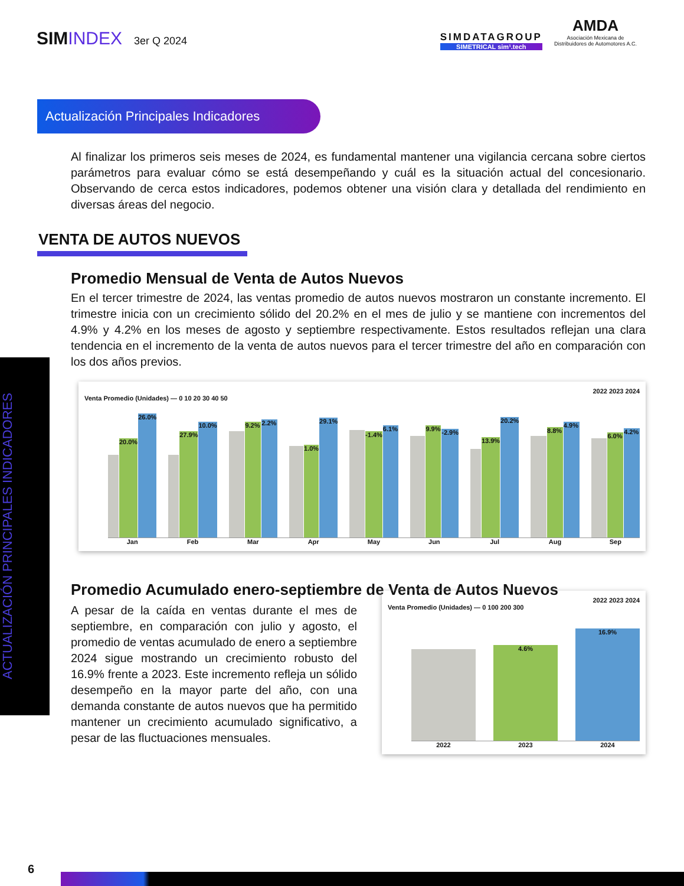ACTUALIZACIÓN PRINCIPALES INDICADORES
SIMINDEX 3er Q 2024
SIMDATAGROUP
SIMETRICAL sim¹.tech
AMDA
Asociación Mexicana de
Distribuidores de Automotores A.C.
Actualización Principales Indicadores
Al finalizar los primeros seis meses de 2024, es fundamental mantener una vigilancia cercana sobre ciertos parámetros para evaluar cómo se está desempeñando y cuál es la situación actual del concesionario. Observando de cerca estos indicadores, podemos obtener una visión clara y detallada del rendimiento en diversas áreas del negocio.
VENTA DE AUTOS NUEVOS
Promedio Mensual de Venta de Autos Nuevos
En el tercer trimestre de 2024, las ventas promedio de autos nuevos mostraron un constante incremento. El trimestre inicia con un crecimiento sólido del 20.2% en el mes de julio y se mantiene con incrementos del 4.9% y 4.2% en los meses de agosto y septiembre respectivamente. Estos resultados reflejan una clara tendencia en el incremento de la venta de autos nuevos para el tercer trimestre del año en comparación con los dos años previos.
2022 2023 2024
Venta Promedio (Unidades) — 0 10 20 30 40 50
20.0%
26.0%
27.9%
10.0%
9.2%
2.2%
1.0%
29.1%
-1.4%
6.1%
9.9%
-2.9%
13.9%
20.2%
8.8%
4.9%
6.0%
4.2%
Jan Feb Mar Apr May Jun Jul Aug Sep
Promedio Acumulado enero-septiembre de Venta de Autos Nuevos
A pesar de la caída en ventas durante el mes de septiembre, en comparación con julio y agosto, el promedio de ventas acumulado de enero a septiembre 2024 sigue mostrando un crecimiento robusto del 16.9% frente a 2023. Este incremento refleja un sólido desempeño en la mayor parte del año, con una demanda constante de autos nuevos que ha permitido mantener un crecimiento acumulado significativo, a pesar de las fluctuaciones mensuales.
2022 2023 2024
Venta Promedio (Unidades) — 0 100 200 300
4.6%
16.9%
2022 2023 2024
6